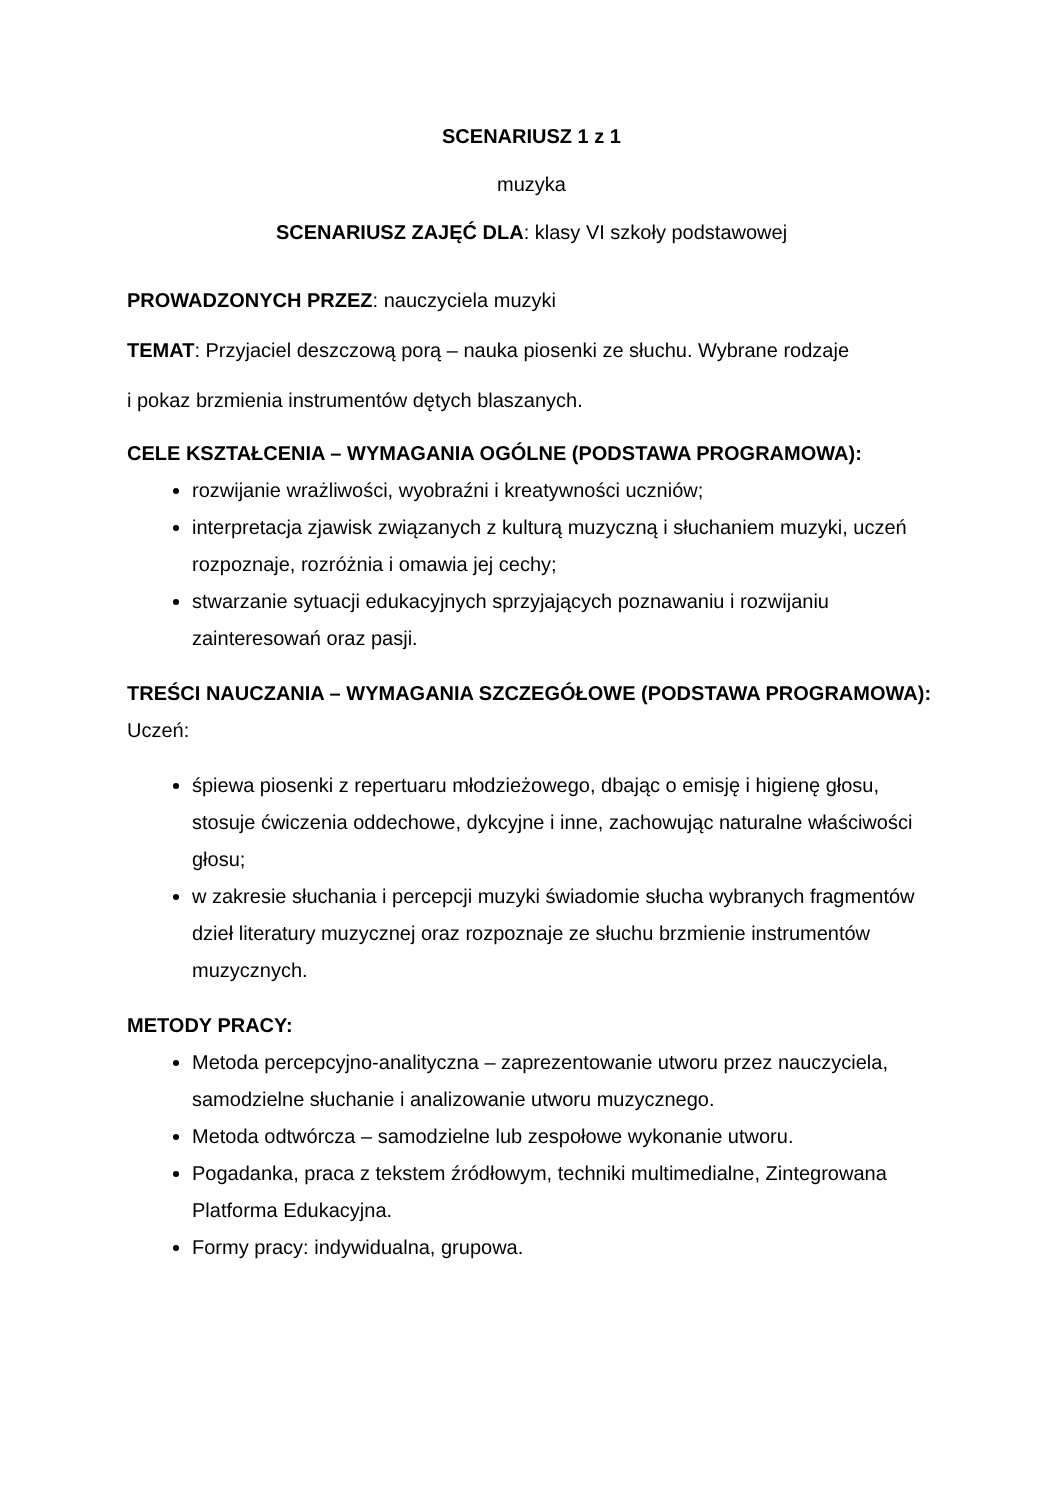SCENARIUSZ 1 z 1
muzyka
SCENARIUSZ ZAJĘĆ DLA: klasy VI szkoły podstawowej
PROWADZONYCH PRZEZ: nauczyciela muzyki
TEMAT: Przyjaciel deszczową porą – nauka piosenki ze słuchu. Wybrane rodzaje
i pokaz brzmienia instrumentów dętych blaszanych.
CELE KSZTAŁCENIA – WYMAGANIA OGÓLNE (PODSTAWA PROGRAMOWA):
rozwijanie wrażliwości, wyobraźni i kreatywności uczniów;
interpretacja zjawisk związanych z kulturą muzyczną i słuchaniem muzyki, uczeń rozpoznaje, rozróżnia i omawia jej cechy;
stwarzanie sytuacji edukacyjnych sprzyjających poznawaniu i rozwijaniu zainteresowań oraz pasji.
TREŚCI NAUCZANIA – WYMAGANIA SZCZEGÓŁOWE (PODSTAWA PROGRAMOWA):
Uczeń:
śpiewa piosenki z repertuaru młodzieżowego, dbając o emisję i higienę głosu, stosuje ćwiczenia oddechowe, dykcyjne i inne, zachowując naturalne właściwości głosu;
w zakresie słuchania i percepcji muzyki świadomie słucha wybranych fragmentów dzieł literatury muzycznej oraz rozpoznaje ze słuchu brzmienie instrumentów muzycznych.
METODY PRACY:
Metoda percepcyjno-analityczna – zaprezentowanie utworu przez nauczyciela, samodzielne słuchanie i analizowanie utworu muzycznego.
Metoda odtwórcza – samodzielne lub zespołowe wykonanie utworu.
Pogadanka, praca z tekstem źródłowym, techniki multimedialne, Zintegrowana Platforma Edukacyjna.
Formy pracy: indywidualna, grupowa.